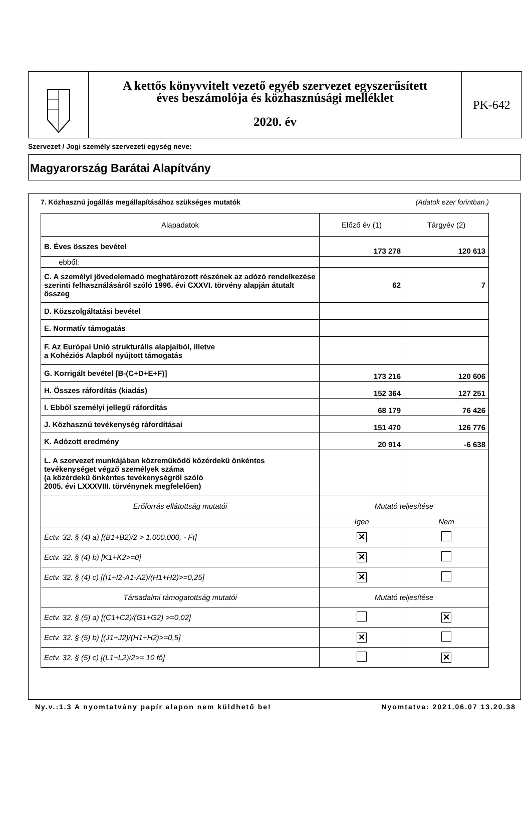A kettős könyvvitelt vezető egyéb szervezet egyszerűsített
éves beszámolója és közhasznúsági melléklet
2020. év
PK-642
Szervezet / Jogi személy szervezeti egység neve:
Magyarország Barátai Alapítvány
7. Közhasznú jogállás megállapításához szükséges mutatók (Adatok ezer forintban.)
| Alapadatok | Előző év (1) | Tárgyév (2) |
| --- | --- | --- |
| B. Éves összes bevétel | 173 278 | 120 613 |
| ebből: | | |
| C. A személyi jövedelemadó meghatározott részének az adózó rendelkezése szerinti felhasználásáról szóló 1996. évi CXXVI. törvény alapján átutalt összeg | 62 | 7 |
| D. Közszolgáltatási bevétel | | |
| E. Normatív támogatás | | |
| F. Az Európai Unió strukturális alapjaiból, illetve a Kohéziós Alapból nyújtott támogatás | | |
| G. Korrigált bevétel [B-(C+D+E+F)] | 173 216 | 120 606 |
| H. Összes ráfordítás (kiadás) | 152 364 | 127 251 |
| I. Ebből személyi jellegű ráfordítás | 68 179 | 76 426 |
| J. Közhasznú tevékenység ráfordításai | 151 470 | 126 776 |
| K. Adózott eredmény | 20 914 | -6 638 |
| L. A szervezet munkájában közreműködő közérdekű önkéntes tevékenységet végző személyek száma (a közérdekű önkéntes tevékenységről szóló 2005. évi LXXXVIII. törvénynek megfelelően) | | |
| Erőforrás ellátottság mutatói | Mutató teljesítése | |
| | Igen | Nem |
| Ectv. 32. § (4) a) [(B1+B2)/2 > 1.000.000, - Ft] | ✕ | |
| Ectv. 32. § (4) b) [K1+K2>=0] | ✕ | |
| Ectv. 32. § (4) c) [(I1+I2-A1-A2)/(H1+H2)>=0,25] | ✕ | |
| Társadalmi támogatottság mutatói | Mutató teljesítése | |
| Ectv. 32. § (5) a) [(C1+C2)/(G1+G2) >=0,02] | | ✕ |
| Ectv. 32. § (5) b) [(J1+J2)/(H1+H2)>=0,5] | ✕ | |
| Ectv. 32. § (5) c) [(L1+L2)/2>= 10 fő] | | ✕ |
Ny.v.:1.3 A nyomtatvány papír alapon nem küldhető be! Nyomtatva: 2021.06.07 13.20.38